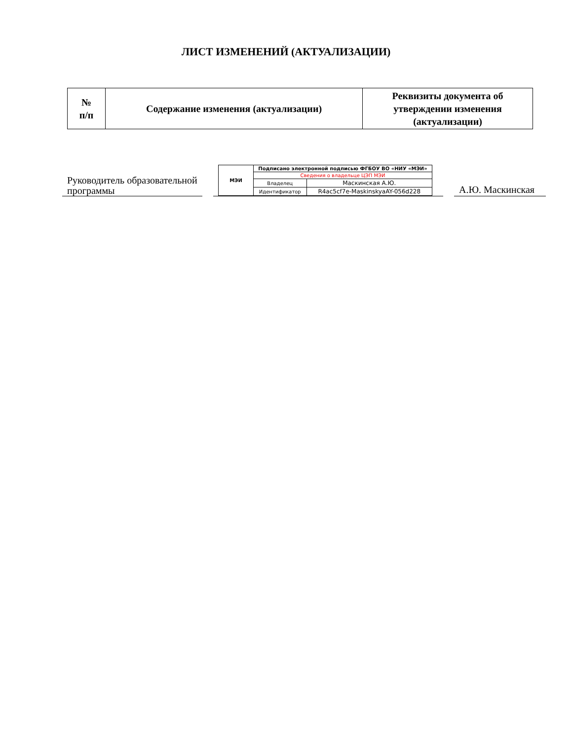ЛИСТ ИЗМЕНЕНИЙ (АКТУАЛИЗАЦИИ)
| № п/п | Содержание изменения (актуализации) | Реквизиты документа об утверждении изменения (актуализации) |
| --- | --- | --- |
Руководитель образовательной программы
| МЭИ | Подписано электронной подписью ФГБОУ ВО «НИУ «МЭИ» | |
| | Сведения о владельце ЦЭП МЭИ | |
| | Владелец | Маскинская А.Ю. |
| | Идентификатор | R4ac5cf7e-MaskinskyaAY-056d228 |
А.Ю. Маскинская